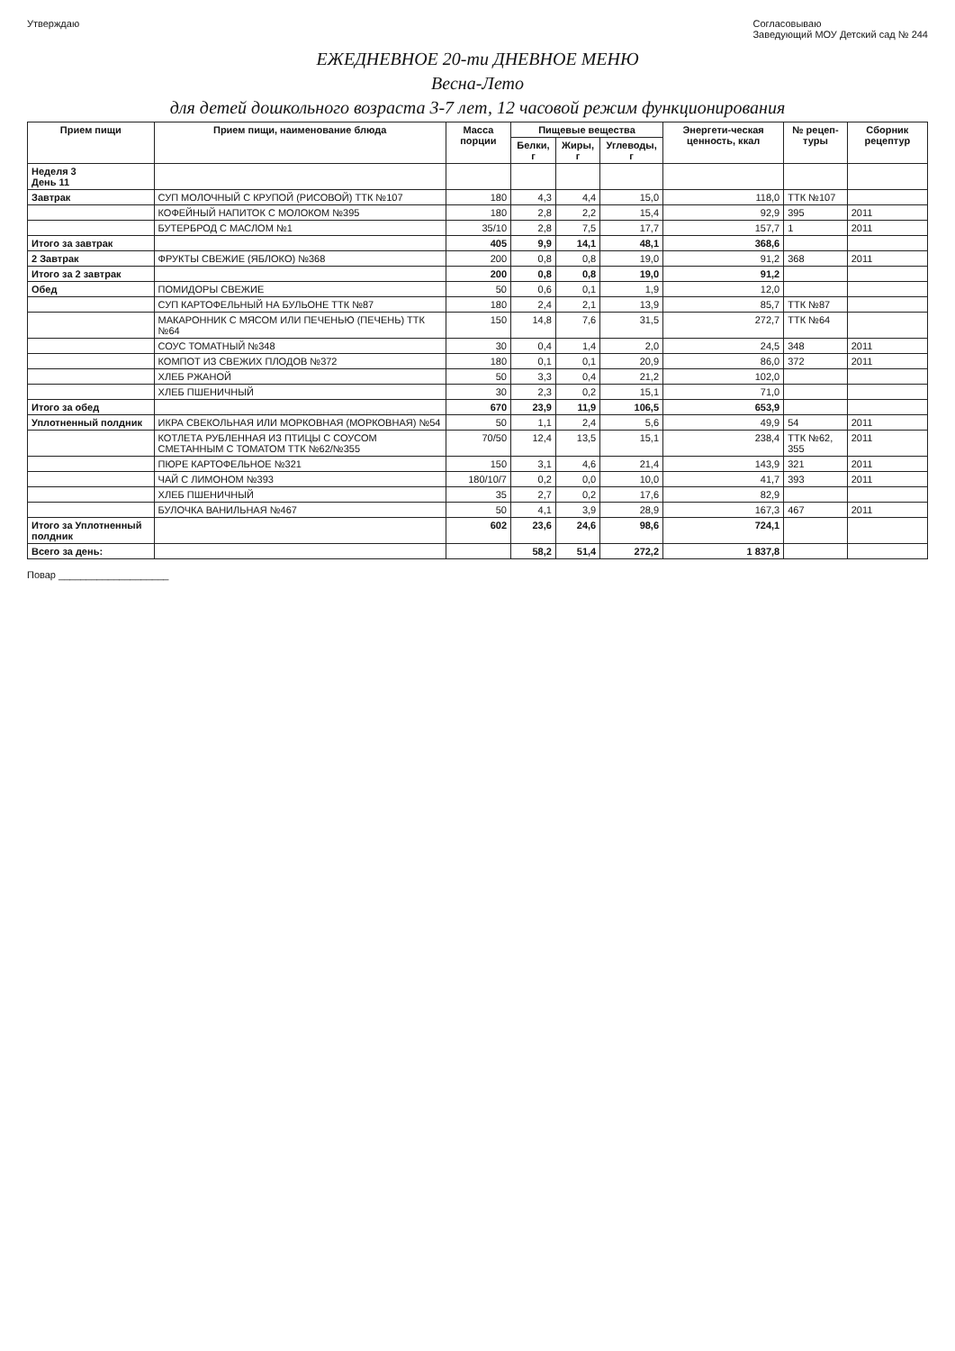Утверждаю Согласовываю
Заведующий МОУ Детский сад № 244
ЕЖЕДНЕВНОЕ 20-ти ДНЕВНОЕ МЕНЮ
Весна-Лето
для детей дошкольного возраста 3-7 лет, 12 часовой режим функционирования
| Прием пищи | Прием пищи, наименование блюда | Масса порции | Пищевые вещества | | | Энергети-ческая ценность, ккал | № рецеп-туры | Сборник рецептур |
| --- | --- | --- | --- | --- | --- | --- | --- | --- |
| | | | Белки, г | Жиры, г | Углеводы, г | | | |
| Неделя 3 День 11 | | | | | | | | |
| Завтрак | СУП МОЛОЧНЫЙ С КРУПОЙ (РИСОВОЙ) ТТК №107 | 180 | 4,3 | 4,4 | 15,0 | 118,0 | ТТК №107 | |
| | КОФЕЙНЫЙ НАПИТОК С МОЛОКОМ №395 | 180 | 2,8 | 2,2 | 15,4 | 92,9 | 395 | 2011 |
| | БУТЕРБРОД С МАСЛОМ №1 | 35/10 | 2,8 | 7,5 | 17,7 | 157,7 | 1 | 2011 |
| Итого за завтрак | | 405 | 9,9 | 14,1 | 48,1 | 368,6 | | |
| 2 Завтрак | ФРУКТЫ СВЕЖИЕ (ЯБЛОКО) №368 | 200 | 0,8 | 0,8 | 19,0 | 91,2 | 368 | 2011 |
| Итого за 2 завтрак | | 200 | 0,8 | 0,8 | 19,0 | 91,2 | | |
| Обед | ПОМИДОРЫ СВЕЖИЕ | 50 | 0,6 | 0,1 | 1,9 | 12,0 | | |
| | СУП КАРТОФЕЛЬНЫЙ НА БУЛЬОНЕ ТТК №87 | 180 | 2,4 | 2,1 | 13,9 | 85,7 | ТТК №87 | |
| | МАКАРОННИК С МЯСОМ ИЛИ ПЕЧЕНЬЮ (ПЕЧЕНЬ) ТТК №64 | 150 | 14,8 | 7,6 | 31,5 | 272,7 | ТТК №64 | |
| | СОУС ТОМАТНЫЙ №348 | 30 | 0,4 | 1,4 | 2,0 | 24,5 | 348 | 2011 |
| | КОМПОТ ИЗ СВЕЖИХ ПЛОДОВ №372 | 180 | 0,1 | 0,1 | 20,9 | 86,0 | 372 | 2011 |
| | ХЛЕБ РЖАНОЙ | 50 | 3,3 | 0,4 | 21,2 | 102,0 | | |
| | ХЛЕБ ПШЕНИЧНЫЙ | 30 | 2,3 | 0,2 | 15,1 | 71,0 | | |
| Итого за обед | | 670 | 23,9 | 11,9 | 106,5 | 653,9 | | |
| Уплотненный полдник | ИКРА СВЕКОЛЬНАЯ ИЛИ МОРКОВНАЯ (МОРКОВНАЯ) №54 | 50 | 1,1 | 2,4 | 5,6 | 49,9 | 54 | 2011 |
| | КОТЛЕТА РУБЛЕННАЯ ИЗ ПТИЦЫ С СОУСОМ СМЕТАННЫМ С ТОМАТОМ ТТК №62/№355 | 70/50 | 12,4 | 13,5 | 15,1 | 238,4 | ТТК №62, 355 | 2011 |
| | ПЮРЕ КАРТОФЕЛЬНОЕ №321 | 150 | 3,1 | 4,6 | 21,4 | 143,9 | 321 | 2011 |
| | ЧАЙ С ЛИМОНОМ №393 | 180/10/7 | 0,2 | 0,0 | 10,0 | 41,7 | 393 | 2011 |
| | ХЛЕБ ПШЕНИЧНЫЙ | 35 | 2,7 | 0,2 | 17,6 | 82,9 | | |
| | БУЛОЧКА ВАНИЛЬНАЯ №467 | 50 | 4,1 | 3,9 | 28,9 | 167,3 | 467 | 2011 |
| Итого за Уплотненный полдник | | 602 | 23,6 | 24,6 | 98,6 | 724,1 | | |
| Всего за день: | | | 58,2 | 51,4 | 272,2 | 1 837,8 | | |
Повар ____________________